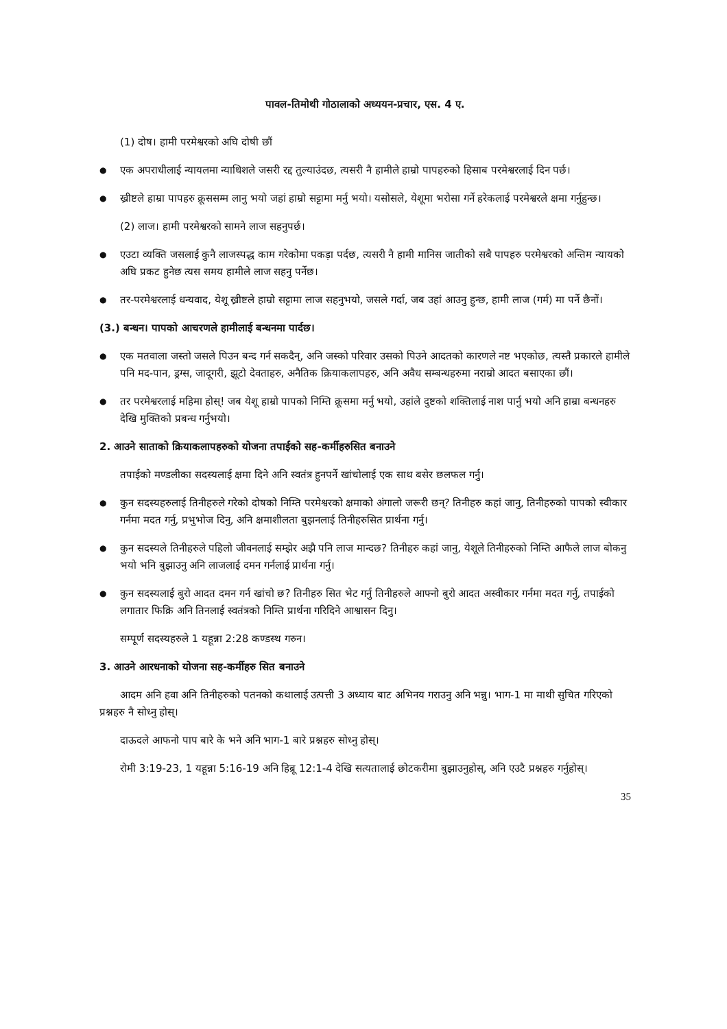पावल-तिमोथी गोठालाको अध्ययन-प्रचार, एस. 4 ए.
(1) दोष। हामी परमेश्वरको अघि दोषी छौं
●
एक अपराधीलाई न्यायलमा न्याधिशले जसरी रद्द तुल्याउंदछ, त्यसरी नै हामीले हाम्रो पापहरुको हिसाब परमेश्वरलाई दिन पर्छ।
●
ख्रीष्टले हाम्रा पापहरु क्रूससम्म लानु भयो जहां हाम्रो सट्टामा मर्नु भयो। यसोसले, येशूमा भरोसा गर्ने हरेकलाई परमेश्वरले क्षमा गर्नुहुन्छ।
(2) लाज। हामी परमेश्वरको सामने लाज सहनुपर्छ।
●
एउटा व्यक्ति जसलाई कुनै लाजस्पद्ध काम गरेकोमा पकड़ा पर्दछ, त्यसरी नै हामी मानिस जातीको सबै पापहरु परमेश्वरको अन्तिम न्यायको अघि प्रकट हुनेछ त्यस समय हामीले लाज सहनु पर्नेछ।
●
तर-परमेश्वरलाई धन्यवाद, येशू ख्रीष्टले हाम्रो सट्टामा लाज सहनुभयो, जसले गर्दा, जब उहां आउनु हुन्छ, हामी लाज (गर्म) मा पर्ने छैनों।
(3.) बन्धन। पापको आचरणले हामीलाई बन्धनमा पार्दछ।
●
एक मतवाला जस्तो जसले पिउन बन्द गर्न सकदैन्, अनि जस्को परिवार उसको पिउने आदतको कारणले नष्ट भएकोछ, त्यस्तै प्रकारले हामीले पनि मद-पान, ड्रग्स, जादूगरी, झूटो देवताहरु, अनैतिक क्रियाकलापहरु, अनि अवैध सम्बन्धहरुमा नराम्रो आदत बसाएका छौं।
●
तर परमेश्वरलाई महिमा होस्! जब येशू हाम्रो पापको निम्ति क्रूसमा मर्नु भयो, उहांले दुष्टको शक्तिलाई नाश पार्नु भयो अनि हाम्रा बन्धनहरु देखि मुक्तिको प्रबन्ध गर्नुभयो।
2. आउने साताको क्रियाकलापहरुको योजना तपाईको सह-कर्मीहरुसित बनाउने
तपाईको मण्डलीका सदस्यलाई क्षमा दिने अनि स्वतंत्र हुनपर्ने खांचोलाई एक साथ बसेर छलफल गर्नु।
●
कुन सदस्यहरुलाई तिनीहरुले गरेको दोषको निम्ति परमेश्वरको क्षमाको अंगालो जरूरी छन्? तिनीहरु कहां जानु, तिनीहरुको पापको स्वीकार गर्नमा मदत गर्नु, प्रभुभोज दिनु, अनि क्षमाशीलता बुझनलाई तिनीहरुसित प्रार्थना गर्नु।
●
कुन सदस्यले तिनीहरुले पहिलो जीवनलाई सम्झेर अझै पनि लाज मान्दछ? तिनीहरु कहां जानु, येशूले तिनीहरुको निम्ति आफैले लाज बोकनु भयो भनि बुझाउनु अनि लाजलाई दमन गर्नलाई प्रार्थना गर्नु।
●
कुन सदस्यलाई बुरो आदत दमन गर्न खांचो छ? तिनीहरु सित भेट गर्नु तिनीहरुले आफ्नो बुरो आदत अस्वीकार गर्नमा मदत गर्नु, तपाईको लगातार फिक्रि अनि तिनलाई स्वतंत्रको निम्ति प्रार्थना गरिदिने आश्वासन दिनु।
सम्पूर्ण सदस्यहरुले 1 यहून्ना 2:28 कण्डस्थ गरुन।
3. आउने आरधनाको योजना सह-कर्मीहरु सित बनाउने
आदम अनि हवा अनि तिनीहरुको पतनको कथालाई उत्पत्ती 3 अध्याय बाट अभिनय गराउनु अनि भन्नु। भाग-1 मा माथी सुचित गरिएको प्रश्नहरु नै सोध्नु होस्।
दाऊदले आफनो पाप बारे के भने अनि भाग-1 बारे प्रश्नहरु सोध्नु होस्।
रोमी 3:19-23, 1 यहून्ना 5:16-19 अनि हिब्रू 12:1-4 देखि सत्यतालाई छोटकरीमा बुझाउनुहोस्, अनि एउटै प्रश्नहरु गर्नुहोस्।
35